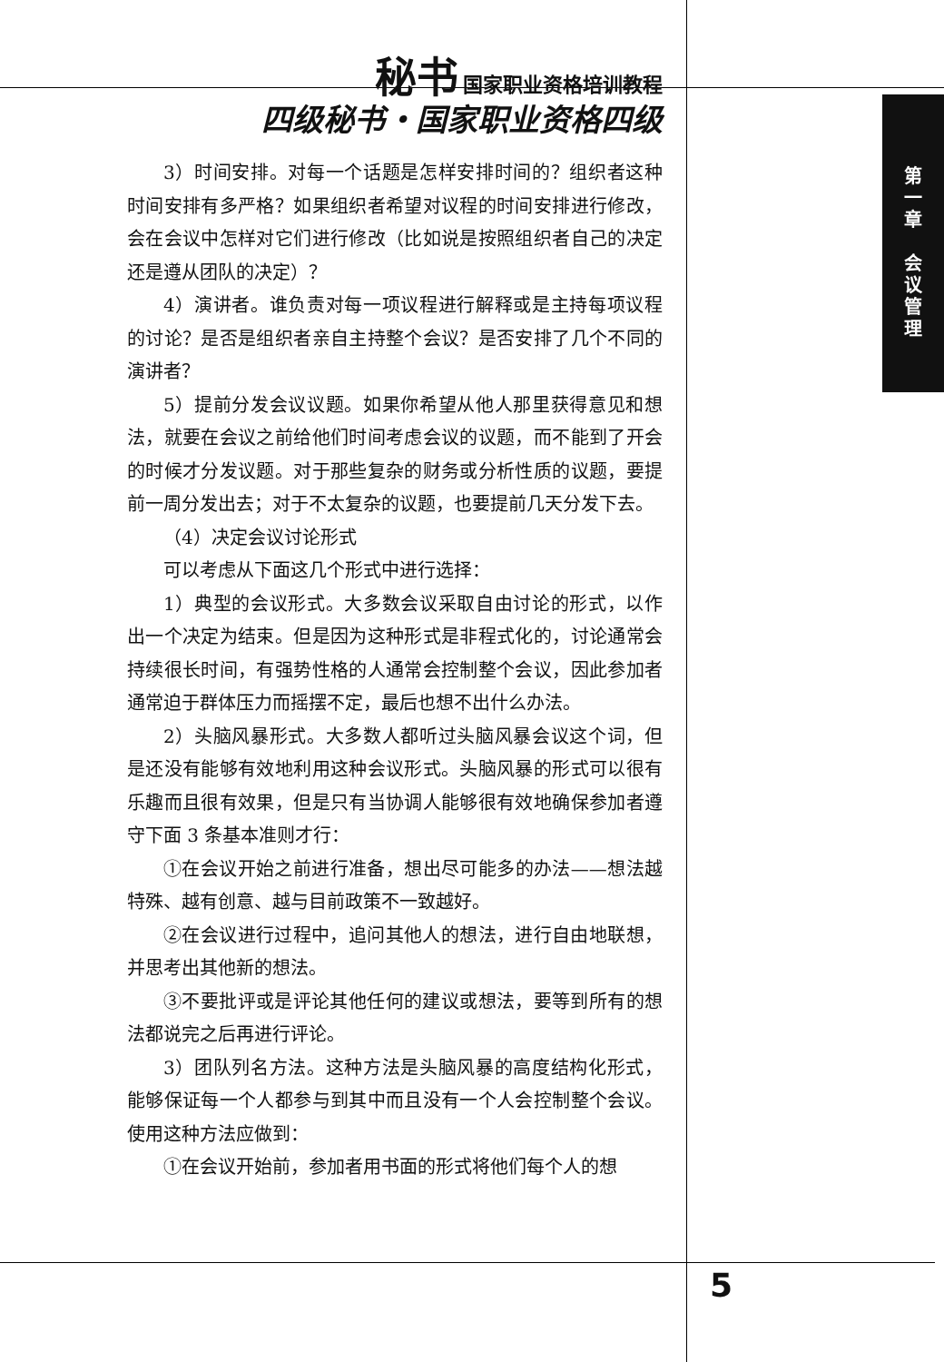秘书 国家职业资格培训教程
四级秘书・国家职业资格四级
第
一
章
会
议
管
理
3）时间安排。对每一个话题是怎样安排时间的？组织者这种时间安排有多严格？如果组织者希望对议程的时间安排进行修改，会在会议中怎样对它们进行修改（比如说是按照组织者自己的决定还是遵从团队的决定）？
4）演讲者。谁负责对每一项议程进行解释或是主持每项议程的讨论？是否是组织者亲自主持整个会议？是否安排了几个不同的演讲者？
5）提前分发会议议题。如果你希望从他人那里获得意见和想法，就要在会议之前给他们时间考虑会议的议题，而不能到了开会的时候才分发议题。对于那些复杂的财务或分析性质的议题，要提前一周分发出去；对于不太复杂的议题，也要提前几天分发下去。
（4）决定会议讨论形式
可以考虑从下面这几个形式中进行选择：
1）典型的会议形式。大多数会议采取自由讨论的形式，以作出一个决定为结束。但是因为这种形式是非程式化的，讨论通常会持续很长时间，有强势性格的人通常会控制整个会议，因此参加者通常迫于群体压力而摇摆不定，最后也想不出什么办法。
2）头脑风暴形式。大多数人都听过头脑风暴会议这个词，但是还没有能够有效地利用这种会议形式。头脑风暴的形式可以很有乐趣而且很有效果，但是只有当协调人能够很有效地确保参加者遵守下面 3 条基本准则才行：
①在会议开始之前进行准备，想出尽可能多的办法——想法越特殊、越有创意、越与目前政策不一致越好。
②在会议进行过程中，追问其他人的想法，进行自由地联想，并思考出其他新的想法。
③不要批评或是评论其他任何的建议或想法，要等到所有的想法都说完之后再进行评论。
3）团队列名方法。这种方法是头脑风暴的高度结构化形式，能够保证每一个人都参与到其中而且没有一个人会控制整个会议。使用这种方法应做到：
①在会议开始前，参加者用书面的形式将他们每个人的想
5